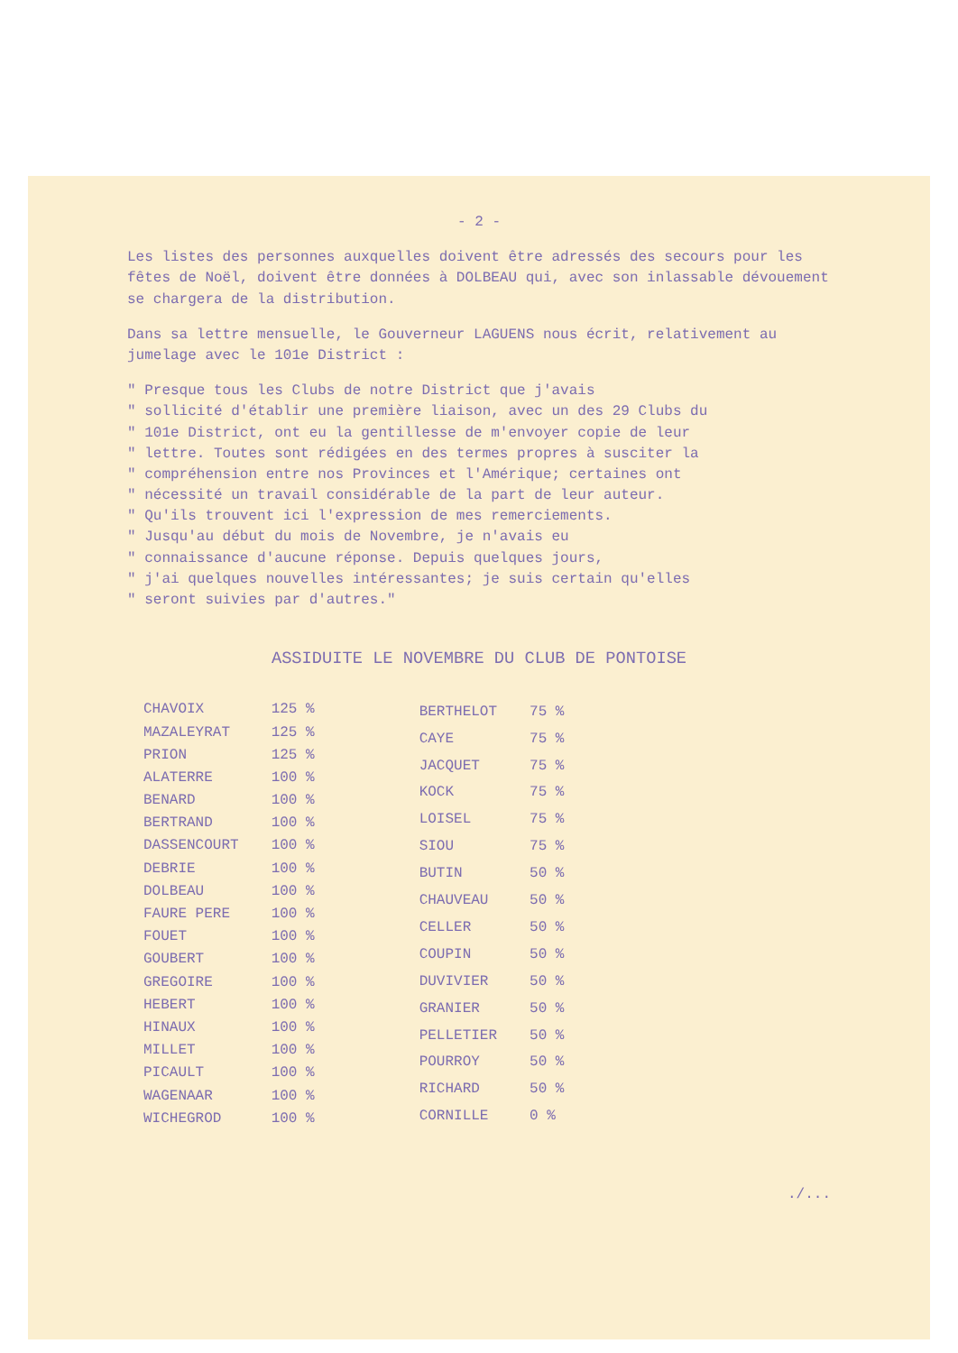- 2 -
Les listes des personnes auxquelles doivent être adressés des secours pour les fêtes de Noël, doivent être données à DOLBEAU qui, avec son inlassable dévouement se chargera de la distribution.
Dans sa lettre mensuelle, le Gouverneur LAGUENS nous écrit, relativement au jumelage avec le 101e District :
" Presque tous les Clubs de notre District que j'avais
" sollicité d'établir une première liaison, avec un des 29 Clubs du
" 101e District, ont eu la gentillesse de m'envoyer copie de leur
" lettre. Toutes sont rédigées en des termes propres à susciter la
" compréhension entre nos Provinces et l'Amérique; certaines ont
" nécessité un travail considérable de la part de leur auteur.
" Qu'ils trouvent ici l'expression de mes remerciements.
" Jusqu'au début du mois de Novembre, je n'avais eu
" connaissance d'aucune réponse. Depuis quelques jours,
" j'ai quelques nouvelles intéressantes; je suis certain qu'elles
" seront suivies par d'autres."
ASSIDUITE LE NOVEMBRE DU CLUB DE PONTOISE
| CHAVOIX | 125 % |
| MAZALEYRAT | 125 % |
| PRION | 125 % |
| ALATERRE | 100 % |
| BENARD | 100 % |
| BERTRAND | 100 % |
| DASSENCOURT | 100 % |
| DEBRIE | 100 % |
| DOLBEAU | 100 % |
| FAURE PERE | 100 % |
| FOUET | 100 % |
| GOUBERT | 100 % |
| GREGOIRE | 100 % |
| HEBERT | 100 % |
| HINAUX | 100 % |
| MILLET | 100 % |
| PICAULT | 100 % |
| WAGENAAR | 100 % |
| WICHEGROD | 100 % |
| BERTHELOT | 75 % |
| CAYE | 75 % |
| JACQUET | 75 % |
| KOCK | 75 % |
| LOISEL | 75 % |
| SIOU | 75 % |
| BUTIN | 50 % |
| CHAUVEAU | 50 % |
| CELLER | 50 % |
| COUPIN | 50 % |
| DUVIVIER | 50 % |
| GRANIER | 50 % |
| PELLETIER | 50 % |
| POURROY | 50 % |
| RICHARD | 50 % |
| CORNILLE | 0 % |
./...